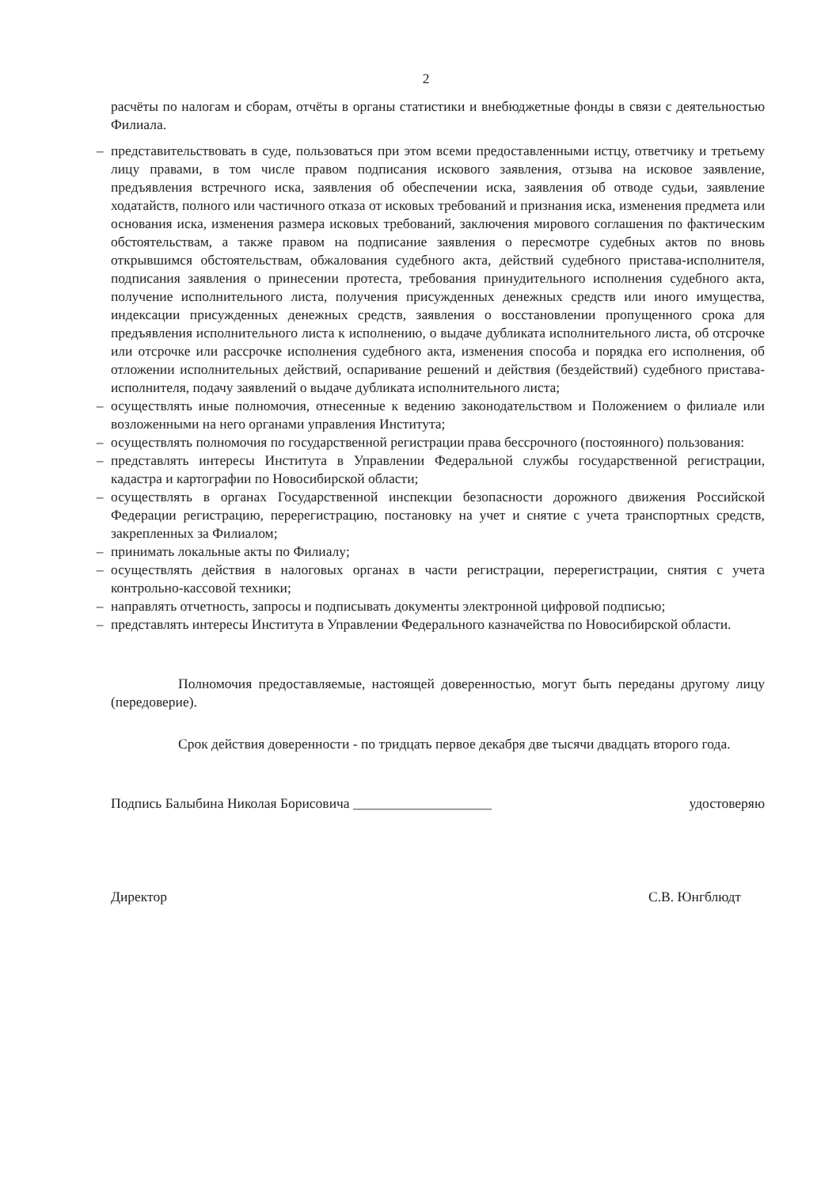2
расчёты по налогам и сборам, отчёты в органы статистики и внебюджетные фонды в связи с деятельностью Филиала.
– представительствовать в суде, пользоваться при этом всеми предоставленными истцу, ответчику и третьему лицу правами, в том числе правом подписания искового заявления, отзыва на исковое заявление, предъявления встречного иска, заявления об обеспечении иска, заявления об отводе судьи, заявление ходатайств, полного или частичного отказа от исковых требований и признания иска, изменения предмета или основания иска, изменения размера исковых требований, заключения мирового соглашения по фактическим обстоятельствам, а также правом на подписание заявления о пересмотре судебных актов по вновь открывшимся обстоятельствам, обжалования судебного акта, действий судебного пристава-исполнителя, подписания заявления о принесении протеста, требования принудительного исполнения судебного акта, получение исполнительного листа, получения присужденных денежных средств или иного имущества, индексации присужденных денежных средств, заявления о восстановлении пропущенного срока для предъявления исполнительного листа к исполнению, о выдаче дубликата исполнительного листа, об отсрочке или отсрочке или рассрочке исполнения судебного акта, изменения способа и порядка его исполнения, об отложении исполнительных действий, оспаривание решений и действия (бездействий) судебного пристава-исполнителя, подачу заявлений о выдаче дубликата исполнительного листа;
– осуществлять иные полномочия, отнесенные к ведению законодательством и Положением о филиале или возложенными на него органами управления Института;
– осуществлять полномочия по государственной регистрации права бессрочного (постоянного) пользования:
– представлять интересы Института в Управлении Федеральной службы государственной регистрации, кадастра и картографии по Новосибирской области;
– осуществлять в органах Государственной инспекции безопасности дорожного движения Российской Федерации регистрацию, перерегистрацию, постановку на учет и снятие с учета транспортных средств, закрепленных за Филиалом;
– принимать локальные акты по Филиалу;
– осуществлять действия в налоговых органах в части регистрации, перерегистрации, снятия с учета контрольно-кассовой техники;
– направлять отчетность, запросы и подписывать документы электронной цифровой подписью;
– представлять интересы Института в Управлении Федерального казначейства по Новосибирской области.
Полномочия предоставляемые, настоящей доверенностью, могут быть переданы другому лицу (передоверие).
Срок действия доверенности - по тридцать первое декабря две тысячи двадцать второго года.
Подпись Балыбина Николая Борисовича ____________________ удостоверяю
Директор С.В. Юнгблюдт